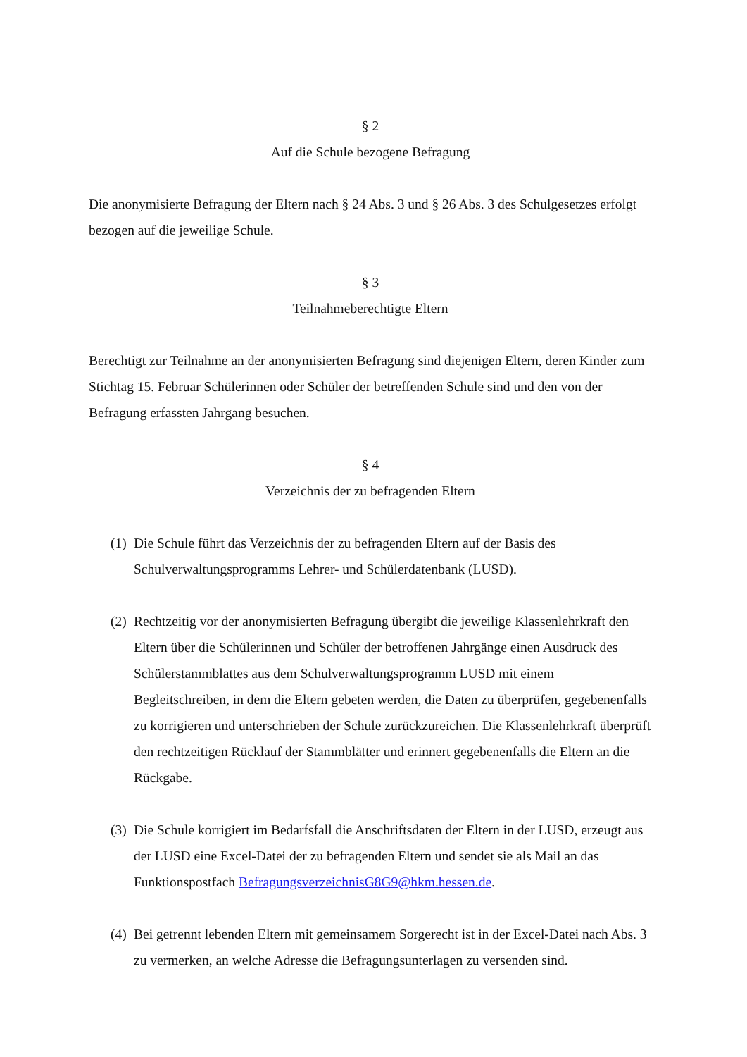§ 2
Auf die Schule bezogene Befragung
Die anonymisierte Befragung der Eltern nach § 24 Abs. 3 und § 26 Abs. 3 des Schulgesetzes erfolgt bezogen auf die jeweilige Schule.
§ 3
Teilnahmeberechtigte Eltern
Berechtigt zur Teilnahme an der anonymisierten Befragung sind diejenigen Eltern, deren Kinder zum Stichtag 15. Februar Schülerinnen oder Schüler der betreffenden Schule sind und den von der Befragung erfassten Jahrgang besuchen.
§ 4
Verzeichnis der zu befragenden Eltern
(1)
Die Schule führt das Verzeichnis der zu befragenden Eltern auf der Basis des Schulverwaltungsprogramms Lehrer- und Schülerdatenbank (LUSD).
(2)
Rechtzeitig vor der anonymisierten Befragung übergibt die jeweilige Klassenlehrkraft den Eltern über die Schülerinnen und Schüler der betroffenen Jahrgänge einen Ausdruck des Schülerstammblattes aus dem Schulverwaltungsprogramm LUSD mit einem Begleitschreiben, in dem die Eltern gebeten werden, die Daten zu überprüfen, gegebenenfalls zu korrigieren und unterschrieben der Schule zurückzureichen. Die Klassenlehrkraft überprüft den rechtzeitigen Rücklauf der Stammblätter und erinnert gegebenenfalls die Eltern an die Rückgabe.
(3)
Die Schule korrigiert im Bedarfsfall die Anschriftsdaten der Eltern in der LUSD, erzeugt aus der LUSD eine Excel-Datei der zu befragenden Eltern und sendet sie als Mail an das Funktionspostfach BefragungsverzeichnisG8G9@hkm.hessen.de.
(4)
Bei getrennt lebenden Eltern mit gemeinsamem Sorgerecht ist in der Excel-Datei nach Abs. 3 zu vermerken, an welche Adresse die Befragungsunterlagen zu versenden sind.